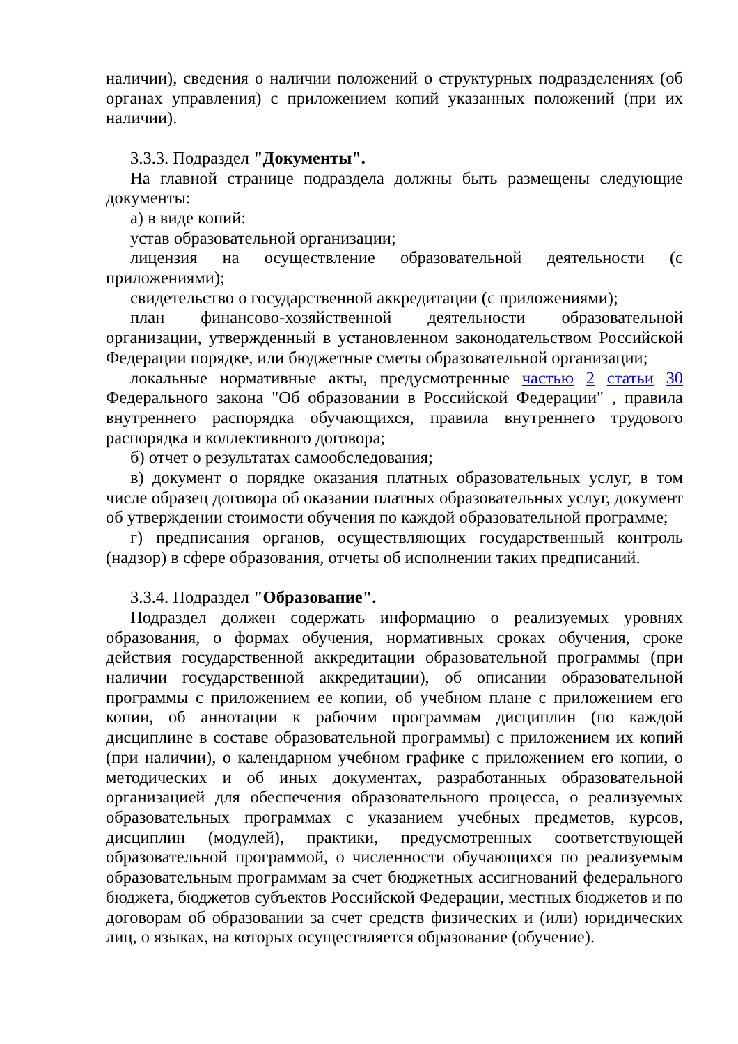наличии), сведения о наличии положений о структурных подразделениях (об органах управления) с приложением копий указанных положений (при их наличии).
3.3.3. Подраздел "Документы".
На главной странице подраздела должны быть размещены следующие документы:
а) в виде копий:
устав образовательной организации;
лицензия на осуществление образовательной деятельности (с приложениями);
свидетельство о государственной аккредитации (с приложениями);
план финансово-хозяйственной деятельности образовательной организации, утвержденный в установленном законодательством Российской Федерации порядке, или бюджетные сметы образовательной организации;
локальные нормативные акты, предусмотренные частью 2 статьи 30 Федерального закона "Об образовании в Российской Федерации" , правила внутреннего распорядка обучающихся, правила внутреннего трудового распорядка и коллективного договора;
б) отчет о результатах самообследования;
в) документ о порядке оказания платных образовательных услуг, в том числе образец договора об оказании платных образовательных услуг, документ об утверждении стоимости обучения по каждой образовательной программе;
г) предписания органов, осуществляющих государственный контроль (надзор) в сфере образования, отчеты об исполнении таких предписаний.
3.3.4. Подраздел "Образование".
Подраздел должен содержать информацию о реализуемых уровнях образования, о формах обучения, нормативных сроках обучения, сроке действия государственной аккредитации образовательной программы (при наличии государственной аккредитации), об описании образовательной программы с приложением ее копии, об учебном плане с приложением его копии, об аннотации к рабочим программам дисциплин (по каждой дисциплине в составе образовательной программы) с приложением их копий (при наличии), о календарном учебном графике с приложением его копии, о методических и об иных документах, разработанных образовательной организацией для обеспечения образовательного процесса, о реализуемых образовательных программах с указанием учебных предметов, курсов, дисциплин (модулей), практики, предусмотренных соответствующей образовательной программой, о численности обучающихся по реализуемым образовательным программам за счет бюджетных ассигнований федерального бюджета, бюджетов субъектов Российской Федерации, местных бюджетов и по договорам об образовании за счет средств физических и (или) юридических лиц, о языках, на которых осуществляется образование (обучение).